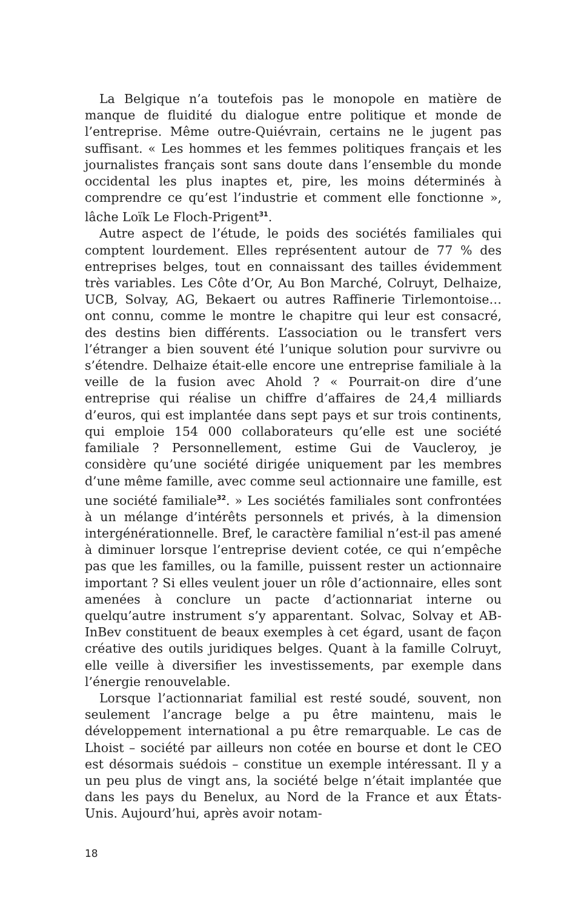La Belgique n’a toutefois pas le monopole en matière de manque de fluidité du dialogue entre politique et monde de l’entreprise. Même outre-Quiévrain, certains ne le jugent pas suffisant. « Les hommes et les femmes politiques français et les journalistes français sont sans doute dans l’ensemble du monde occidental les plus inaptes et, pire, les moins déterminés à comprendre ce qu’est l’industrie et comment elle fonctionne », lâche Loïk Le Floch-Prigent<sup>31</sup>.
Autre aspect de l’étude, le poids des sociétés familiales qui comptent lourdement. Elles représentent autour de 77 % des entreprises belges, tout en connaissant des tailles évidemment très variables. Les Côte d’Or, Au Bon Marché, Colruyt, Delhaize, UCB, Solvay, AG, Bekaert ou autres Raffinerie Tirlemontoise… ont connu, comme le montre le chapitre qui leur est consacré, des destins bien différents. L’association ou le transfert vers l’étranger a bien souvent été l’unique solution pour survivre ou s’étendre. Delhaize était-elle encore une entreprise familiale à la veille de la fusion avec Ahold ? « Pourrait-on dire d’une entreprise qui réalise un chiffre d’affaires de 24,4 milliards d’euros, qui est implantée dans sept pays et sur trois continents, qui emploie 154 000 collaborateurs qu’elle est une société familiale ? Personnellement, estime Gui de Vaucleroy, je considère qu’une société dirigée uniquement par les membres d’une même famille, avec comme seul actionnaire une famille, est une société familiale<sup>32</sup>. » Les sociétés familiales sont confrontées à un mélange d’intérêts personnels et privés, à la dimension intergénérationnelle. Bref, le caractère familial n’est-il pas amené à diminuer lorsque l’entreprise devient cotée, ce qui n’empêche pas que les familles, ou la famille, puissent rester un actionnaire important ? Si elles veulent jouer un rôle d’actionnaire, elles sont amenées à conclure un pacte d’actionnariat interne ou quelqu’autre instrument s’y apparentant. Solvac, Solvay et AB-InBev constituent de beaux exemples à cet égard, usant de façon créative des outils juridiques belges. Quant à la famille Colruyt, elle veille à diversifier les investissements, par exemple dans l’énergie renouvelable.
Lorsque l’actionnariat familial est resté soudé, souvent, non seulement l’ancrage belge a pu être maintenu, mais le développement international a pu être remarquable. Le cas de Lhoist – société par ailleurs non cotée en bourse et dont le CEO est désormais suédois – constitue un exemple intéressant. Il y a un peu plus de vingt ans, la société belge n’était implantée que dans les pays du Benelux, au Nord de la France et aux États-Unis. Aujourd’hui, après avoir notam-
18